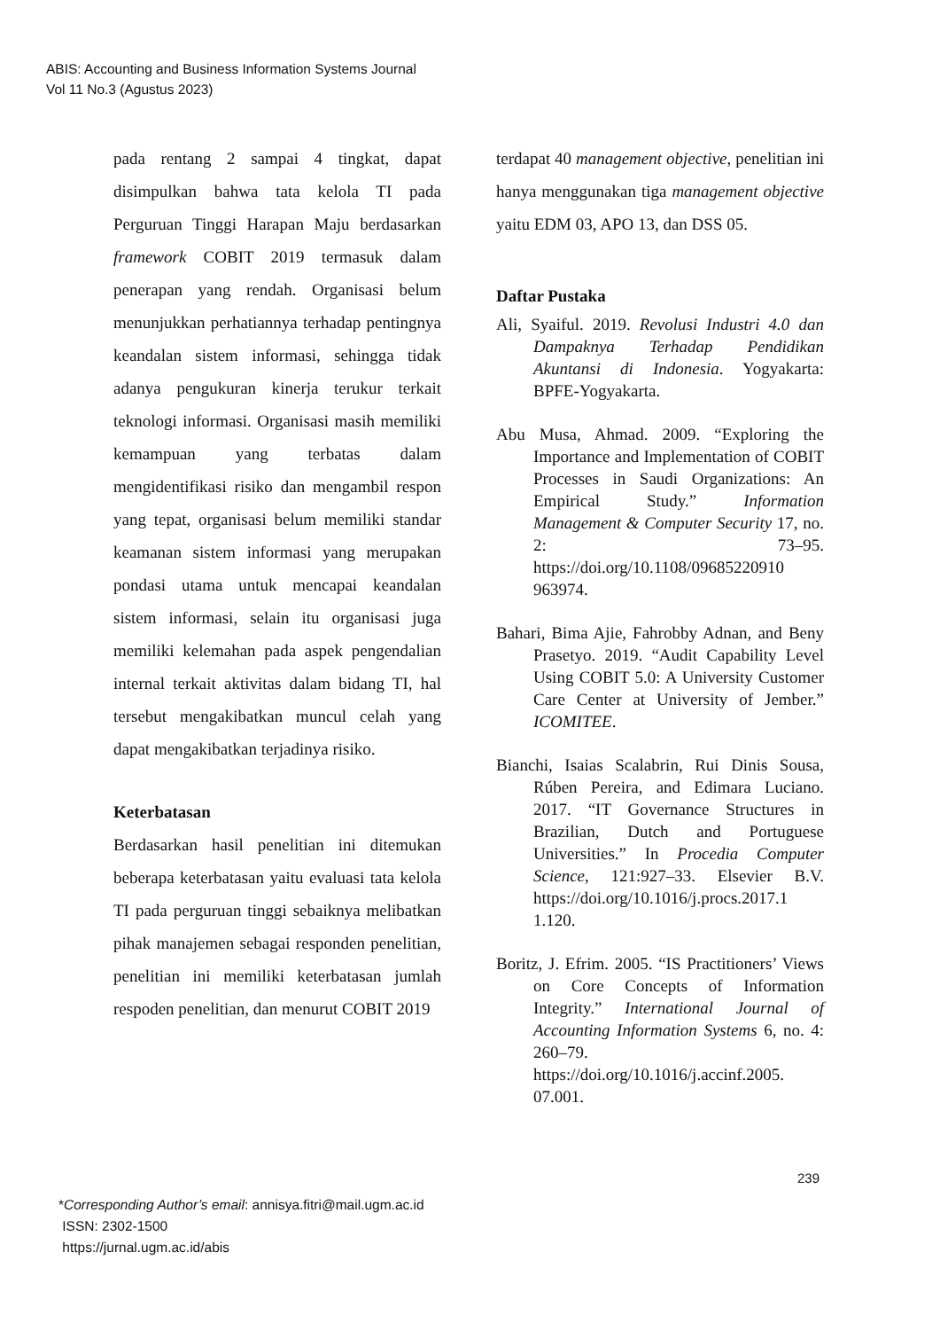ABIS: Accounting and Business Information Systems Journal
Vol 11 No.3 (Agustus 2023)
pada rentang 2 sampai 4 tingkat, dapat disimpulkan bahwa tata kelola TI pada Perguruan Tinggi Harapan Maju berdasarkan framework COBIT 2019 termasuk dalam penerapan yang rendah. Organisasi belum menunjukkan perhatiannya terhadap pentingnya keandalan sistem informasi, sehingga tidak adanya pengukuran kinerja terukur terkait teknologi informasi. Organisasi masih memiliki kemampuan yang terbatas dalam mengidentifikasi risiko dan mengambil respon yang tepat, organisasi belum memiliki standar keamanan sistem informasi yang merupakan pondasi utama untuk mencapai keandalan sistem informasi, selain itu organisasi juga memiliki kelemahan pada aspek pengendalian internal terkait aktivitas dalam bidang TI, hal tersebut mengakibatkan muncul celah yang dapat mengakibatkan terjadinya risiko.
Keterbatasan
Berdasarkan hasil penelitian ini ditemukan beberapa keterbatasan yaitu evaluasi tata kelola TI pada perguruan tinggi sebaiknya melibatkan pihak manajemen sebagai responden penelitian, penelitian ini memiliki keterbatasan jumlah respoden penelitian, dan menurut COBIT 2019
terdapat 40 management objective, penelitian ini hanya menggunakan tiga management objective yaitu EDM 03, APO 13, dan DSS 05.
Daftar Pustaka
Ali, Syaiful. 2019. Revolusi Industri 4.0 dan Dampaknya Terhadap Pendidikan Akuntansi di Indonesia. Yogyakarta: BPFE-Yogyakarta.
Abu Musa, Ahmad. 2009. “Exploring the Importance and Implementation of COBIT Processes in Saudi Organizations: An Empirical Study.” Information Management & Computer Security 17, no. 2: 73–95. https://doi.org/10.1108/09685220910 963974.
Bahari, Bima Ajie, Fahrobby Adnan, and Beny Prasetyo. 2019. “Audit Capability Level Using COBIT 5.0: A University Customer Care Center at University of Jember.” ICOMITEE.
Bianchi, Isaias Scalabrin, Rui Dinis Sousa, Rúben Pereira, and Edimara Luciano. 2017. “IT Governance Structures in Brazilian, Dutch and Portuguese Universities.” In Procedia Computer Science, 121:927–33. Elsevier B.V. https://doi.org/10.1016/j.procs.2017.1 1.120.
Boritz, J. Efrim. 2005. “IS Practitioners’ Views on Core Concepts of Information Integrity.” International Journal of Accounting Information Systems 6, no. 4: 260–79. https://doi.org/10.1016/j.accinf.2005. 07.001.
239
*Corresponding Author’s email: annisya.fitri@mail.ugm.ac.id
ISSN: 2302-1500
https://jurnal.ugm.ac.id/abis